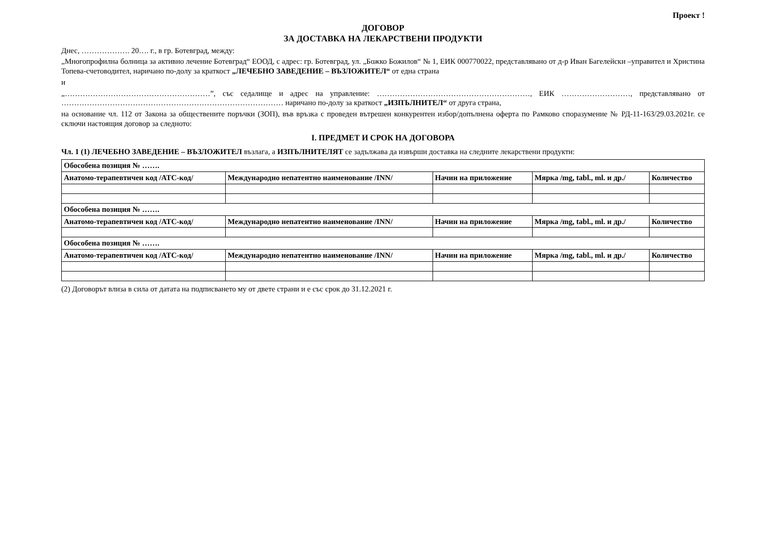Проект !
ДОГОВОР
ЗА ДОСТАВКА НА ЛЕКАРСТВЕНИ ПРОДУКТИ
Днес, ………………. 20…. г., в гр. Ботевград, между:
„Многопрофилна болница за активно лечение Ботевград“ ЕООД, с адрес: гр. Ботевград, ул. „Божко Божилов“ № 1, ЕИК 000770022, представлявано от д-р Иван Багелейски –управител и Христина Топева-счетоводител, наричано по-долу за краткост „ЛЕЧЕБНО ЗАВЕДЕНИЕ – ВЪЗЛОЖИТЕЛ“ от една страна
и
„…………………………………………………”, със седалище и адрес на управление: ……………………………………………………, ЕИК ………………………, представлявано от …………………………………………………………………………… наричано по-долу за краткост „ИЗПЪЛНИТЕЛ“ от друга страна,
на основание чл. 112 от Закона за обществените поръчки (ЗОП), във връзка с проведен вътрешен конкурентен избор/допълнена оферта по Рамково споразумение № РД-11-163/29.03.2021г. се сключи настоящия договор за следното:
I. ПРЕДМЕТ И СРОК НА ДОГОВОРА
Чл. 1 (1) ЛЕЧЕБНО ЗАВЕДЕНИЕ – ВЪЗЛОЖИТЕЛ възлага, а ИЗПЪЛНИТЕЛЯТ се задължава да извърши доставка на следните лекарствени продукти:
| Обособена позиция № ……. | | | | |
| Анатомо-терапевтичен код /АТС-код/ | Международно непатентно наименование /INN/ | Начин на приложение | Мярка /mg, tabl., ml. и др./ | Количество |
| Обособена позиция № ……. | | | | |
| Анатомо-терапевтичен код /АТС-код/ | Международно непатентно наименование /INN/ | Начин на приложение | Мярка /mg, tabl., ml. и др./ | Количество |
| Обособена позиция № ……. | | | | |
| Анатомо-терапевтичен код /АТС-код/ | Международно непатентно наименование /INN/ | Начин на приложение | Мярка /mg, tabl., ml. и др./ | Количество |
(2) Договорът влиза в сила от датата на подписването му от двете страни и е със срок до 31.12.2021 г.